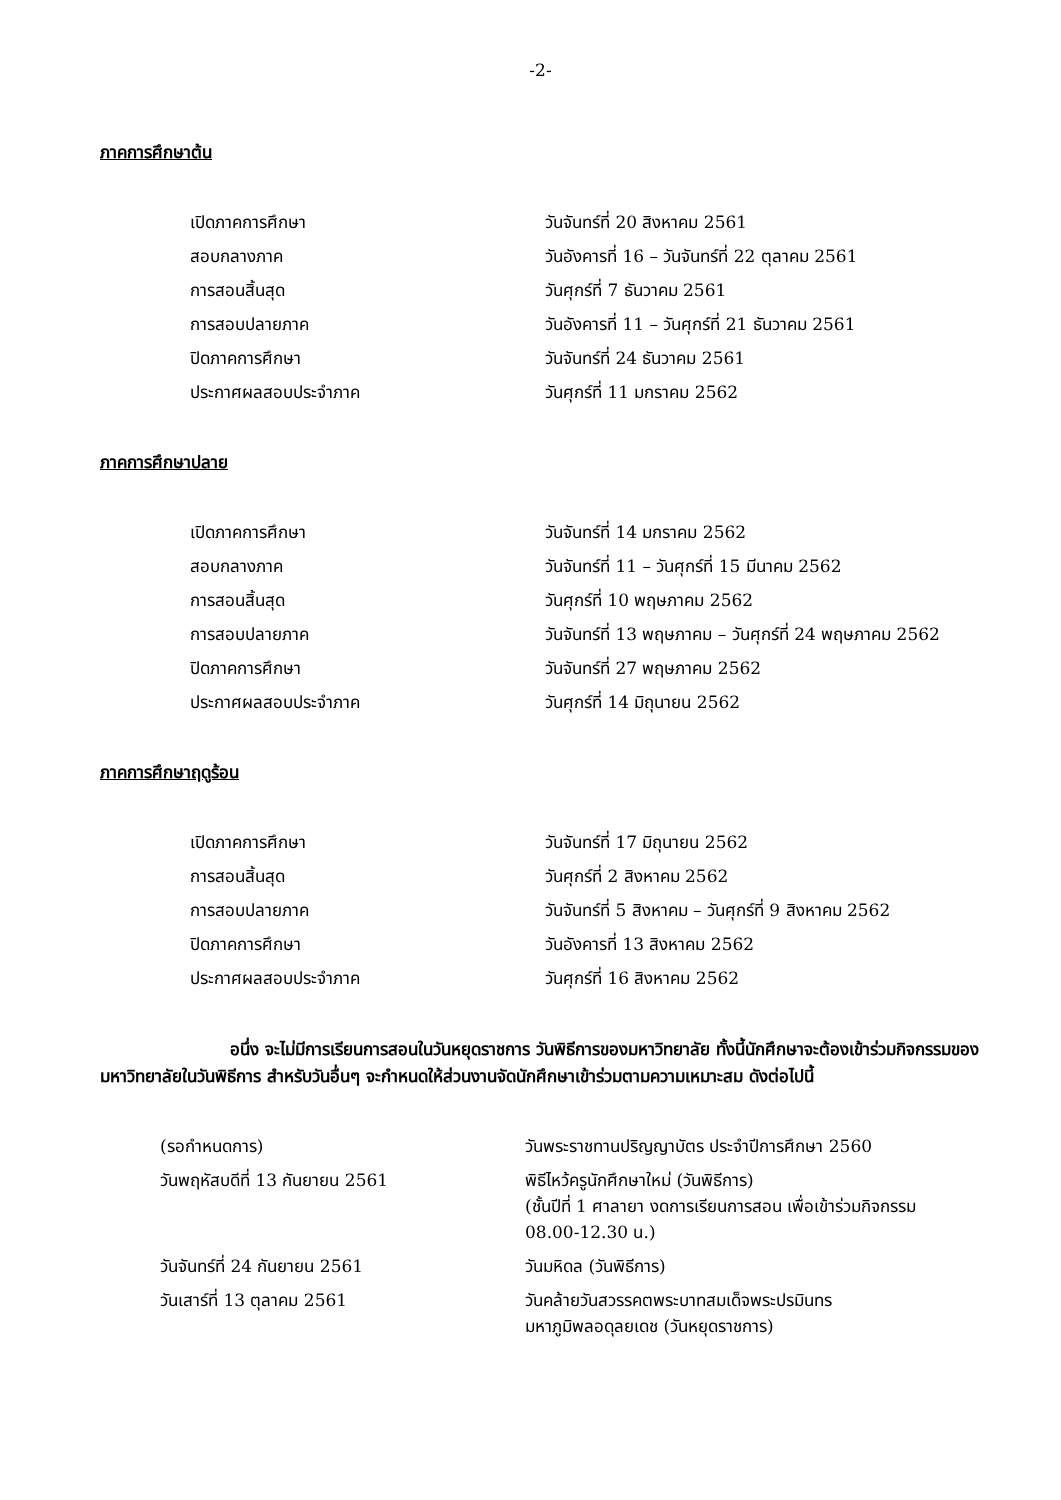-2-
ภาคการศึกษาต้น
| เปิดภาคการศึกษา | วันจันทร์ที่ 20 สิงหาคม 2561 |
| สอบกลางภาค | วันอังคารที่ 16 – วันจันทร์ที่ 22 ตุลาคม 2561 |
| การสอนสิ้นสุด | วันศุกร์ที่ 7 ธันวาคม 2561 |
| การสอบปลายภาค | วันอังคารที่ 11 – วันศุกร์ที่ 21 ธันวาคม 2561 |
| ปิดภาคการศึกษา | วันจันทร์ที่ 24 ธันวาคม 2561 |
| ประกาศผลสอบประจำภาค | วันศุกร์ที่ 11 มกราคม 2562 |
ภาคการศึกษาปลาย
| เปิดภาคการศึกษา | วันจันทร์ที่ 14 มกราคม 2562 |
| สอบกลางภาค | วันจันทร์ที่ 11 – วันศุกร์ที่ 15 มีนาคม 2562 |
| การสอนสิ้นสุด | วันศุกร์ที่ 10 พฤษภาคม 2562 |
| การสอบปลายภาค | วันจันทร์ที่ 13 พฤษภาคม – วันศุกร์ที่ 24 พฤษภาคม 2562 |
| ปิดภาคการศึกษา | วันจันทร์ที่ 27 พฤษภาคม 2562 |
| ประกาศผลสอบประจำภาค | วันศุกร์ที่ 14 มิถุนายน 2562 |
ภาคการศึกษาฤดูร้อน
| เปิดภาคการศึกษา | วันจันทร์ที่ 17 มิถุนายน 2562 |
| การสอนสิ้นสุด | วันศุกร์ที่ 2 สิงหาคม 2562 |
| การสอบปลายภาค | วันจันทร์ที่ 5 สิงหาคม – วันศุกร์ที่ 9 สิงหาคม 2562 |
| ปิดภาคการศึกษา | วันอังคารที่ 13 สิงหาคม 2562 |
| ประกาศผลสอบประจำภาค | วันศุกร์ที่ 16 สิงหาคม 2562 |
อนึ่ง จะไม่มีการเรียนการสอนในวันหยุดราชการ วันพิธีการของมหาวิทยาลัย ทั้งนี้นักศึกษาจะต้องเข้าร่วมกิจกรรมของมหาวิทยาลัยในวันพิธีการ สำหรับวันอื่นๆ จะกำหนดให้ส่วนงานจัดนักศึกษาเข้าร่วมตามความเหมาะสม ดังต่อไปนี้
| (รอกำหนดการ) | วันพระราชทานปริญญาบัตร ประจำปีการศึกษา 2560 |
| วันพฤหัสบดีที่ 13 กันยายน 2561 | พิธีไหว้ครูนักศึกษาใหม่ (วันพิธีการ) (ชั้นปีที่ 1 ศาลายา งดการเรียนการสอน เพื่อเข้าร่วมกิจกรรม 08.00-12.30 น.) |
| วันจันทร์ที่ 24 กันยายน 2561 | วันมหิดล (วันพิธีการ) |
| วันเสาร์ที่ 13 ตุลาคม 2561 | วันคล้ายวันสวรรคตพระบาทสมเด็จพระปรมินทร มหาภูมิพลอดุลยเดช (วันหยุดราชการ) |